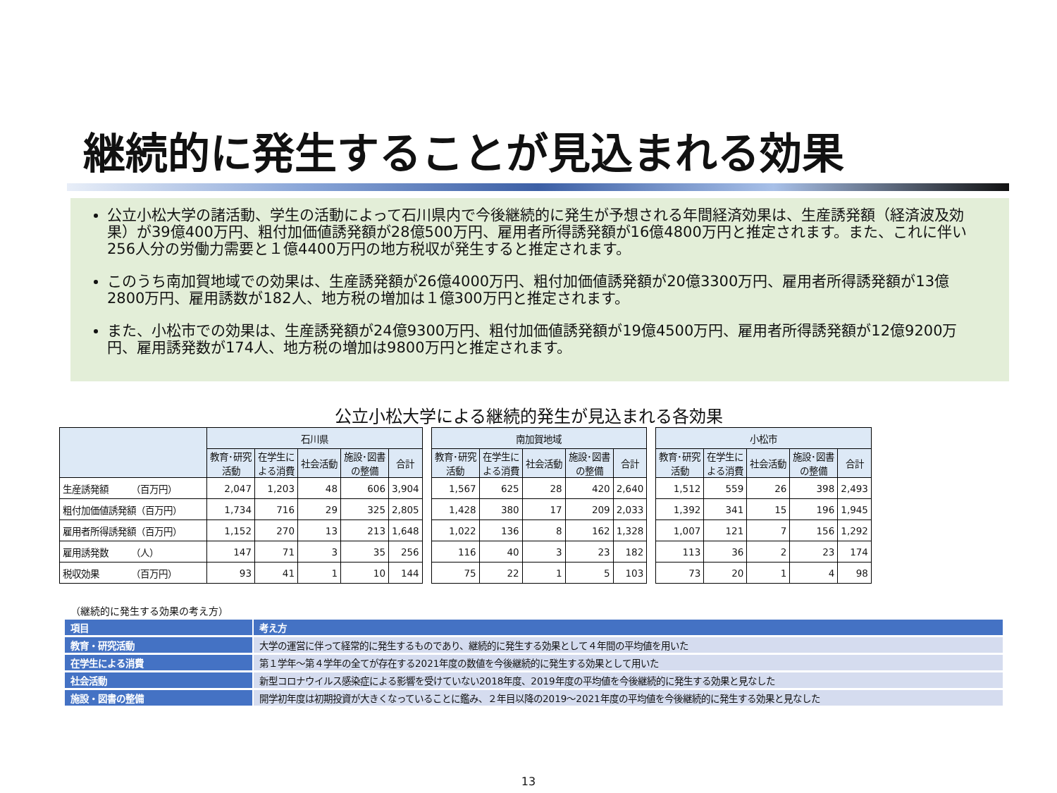継続的に発生することが見込まれる効果
公立小松大学の諸活動、学生の活動によって石川県内で今後継続的に発生が予想される年間経済効果は、生産誘発額（経済波及効果）が39億400万円、粗付加価値誘発額が28億500万円、雇用者所得誘発額が16億4800万円と推定されます。また、これに伴い256人分の労働力需要と１億4400万円の地方税収が発生すると推定されます。
このうち南加賀地域での効果は、生産誘発額が26億4000万円、粗付加価値誘発額が20億3300万円、雇用者所得誘発額が13億2800万円、雇用誘数が182人、地方税の増加は１億300万円と推定されます。
また、小松市での効果は、生産誘発額が24億9300万円、粗付加価値誘発額が19億4500万円、雇用者所得誘発額が12億9200万円、雇用誘発数が174人、地方税の増加は9800万円と推定されます。
公立小松大学による継続的発生が見込まれる各効果
| | 石川県 | | | | |
| --- | --- | --- | --- | --- | --- |
| | 教育･研究 活動 | 在学生に よる消費 | 社会活動 | 施設･図書 の整備 | 合計 |
| 生産誘発額 （百万円） | 2,047 | 1,203 | 48 | 606 | 3,904 |
| 粗付加価値誘発額（百万円） | 1,734 | 716 | 29 | 325 | 2,805 |
| 雇用者所得誘発額（百万円） | 1,152 | 270 | 13 | 213 | 1,648 |
| 雇用誘発数 （人） | 147 | 71 | 3 | 35 | 256 |
| 税収効果 （百万円） | 93 | 41 | 1 | 10 | 144 |
| 南加賀地域 | | | | |
| --- | --- | --- | --- | --- |
| 教育･研究 活動 | 在学生に よる消費 | 社会活動 | 施設･図書 の整備 | 合計 |
| 1,567 | 625 | 28 | 420 | 2,640 |
| 1,428 | 380 | 17 | 209 | 2,033 |
| 1,022 | 136 | 8 | 162 | 1,328 |
| 116 | 40 | 3 | 23 | 182 |
| 75 | 22 | 1 | 5 | 103 |
| 小松市 | | | | |
| --- | --- | --- | --- | --- |
| 教育･研究 活動 | 在学生に よる消費 | 社会活動 | 施設･図書 の整備 | 合計 |
| 1,512 | 559 | 26 | 398 | 2,493 |
| 1,392 | 341 | 15 | 196 | 1,945 |
| 1,007 | 121 | 7 | 156 | 1,292 |
| 113 | 36 | 2 | 23 | 174 |
| 73 | 20 | 1 | 4 | 98 |
（継続的に発生する効果の考え方）
| 項目 | 考え方 |
| --- | --- |
| 教育・研究活動 | 大学の運営に伴って経常的に発生するものであり、継続的に発生する効果として４年間の平均値を用いた |
| 在学生による消費 | 第１学年～第４学年の全てが存在する2021年度の数値を今後継続的に発生する効果として用いた |
| 社会活動 | 新型コロナウイルス感染症による影響を受けていない2018年度、2019年度の平均値を今後継続的に発生する効果と見なした |
| 施設・図書の整備 | 開学初年度は初期投資が大きくなっていることに鑑み、２年目以降の2019～2021年度の平均値を今後継続的に発生する効果と見なした |
13